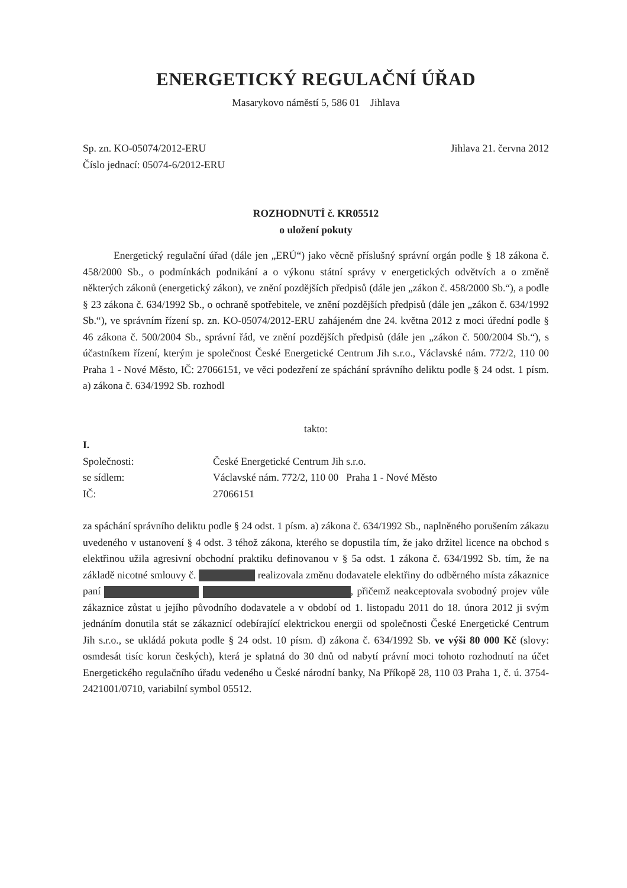ENERGETICKÝ REGULAČNÍ ÚŘAD
Masarykovo náměstí 5, 586 01 Jihlava
Sp. zn. KO-05074/2012-ERU Jihlava 21. června 2012
Číslo jednací: 05074-6/2012-ERU
ROZHODNUTÍ č. KR05512
o uložení pokuty
Energetický regulační úřad (dále jen „ERÚ“) jako věcně příslušný správní orgán podle § 18 zákona č. 458/2000 Sb., o podmínkách podnikání a o výkonu státní správy v energetických odvětvích a o změně některých zákonů (energetický zákon), ve znění pozdějších předpisů (dále jen „zákon č. 458/2000 Sb.“), a podle § 23 zákona č. 634/1992 Sb., o ochraně spotřebitele, ve znění pozdějších předpisů (dále jen „zákon č. 634/1992 Sb.“), ve správním řízení sp. zn. KO-05074/2012-ERU zahájeném dne 24. května 2012 z moci úřední podle § 46 zákona č. 500/2004 Sb., správní řád, ve znění pozdějších předpisů (dále jen „zákon č. 500/2004 Sb.“), s účastníkem řízení, kterým je společnost České Energetické Centrum Jih s.r.o., Václavské nám. 772/2, 110 00 Praha 1 - Nové Město, IČ: 27066151, ve věci podezření ze spáchání správního deliktu podle § 24 odst. 1 písm. a) zákona č. 634/1992 Sb. rozhodl
takto:
I.
Společnosti: České Energetické Centrum Jih s.r.o.
se sídlem: Václavské nám. 772/2, 110 00 Praha 1 - Nové Město
IČ: 27066151
za spáchání správního deliktu podle § 24 odst. 1 písm. a) zákona č. 634/1992 Sb., naplněného porušením zákazu uvedeného v ustanovení § 4 odst. 3 téhož zákona, kterého se dopustila tím, že jako držitel licence na obchod s elektřinou užila agresivní obchodní praktiku definovanou v § 5a odst. 1 zákona č. 634/1992 Sb. tím, že na základě nicotné smlouvy č. realizovala změnu dodavatele elektřiny do odběrného místa zákaznice paní , přičemž neakceptovala svobodný projev vůle zákaznice zůstat u jejího původního dodavatele a v období od 1. listopadu 2011 do 18. února 2012 ji svým jednáním donutila stát se zákaznicí odebírající elektrickou energii od společnosti České Energetické Centrum Jih s.r.o., se ukládá pokuta podle § 24 odst. 10 písm. d) zákona č. 634/1992 Sb. ve výši 80 000 Kč (slovy: osmdesát tisíc korun českých), která je splatná do 30 dnů od nabytí právní moci tohoto rozhodnutí na účet Energetického regulačního úřadu vedeného u České národní banky, Na Příkopě 28, 110 03 Praha 1, č. ú. 3754-2421001/0710, variabilní symbol 05512.